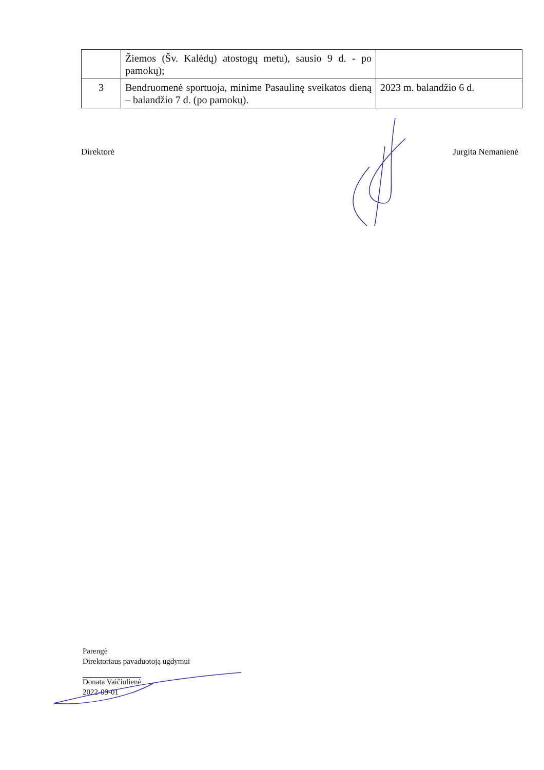| | Žiemos (Šv. Kalėdų) atostogų metu), sausio 9 d. - po pamokų); | |
| 3 | Bendruomenė sportuoja, minime Pasaulinę sveikatos dieną – balandžio 7 d. (po pamokų). | 2023 m. balandžio 6 d. |
Direktorė Jurgita Nemanienė
Parengė
Direktoriaus pavaduotoją ugdymui
Donata Vaičiulienė
2022-09-01